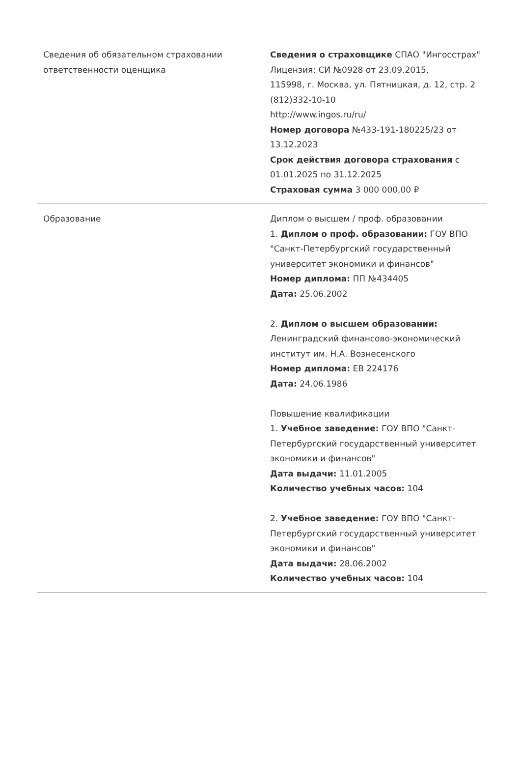| Сведения об обязательном страховании ответственности оценщика | Сведения о страховщике СПАО "Ингосстрах" Лицензия: СИ №0928 от 23.09.2015, 115998, г. Москва, ул. Пятницкая, д. 12, стр. 2 (812)332-10-10 http://www.ingos.ru/ru/ Номер договора №433-191-180225/23 от 13.12.2023 Срок действия договора страхования с 01.01.2025 по 31.12.2025 Страховая сумма 3 000 000,00 ₽ |
| Образование | Диплом о высшем / проф. образовании 1. Диплом о проф. образовании: ГОУ ВПО "Санкт-Петербургский государственный университет экономики и финансов" Номер диплома: ПП №434405 Дата: 25.06.2002 2. Диплом о высшем образовании: Ленинградский финансово-экономический институт им. Н.А. Вознесенского Номер диплома: ЕВ 224176 Дата: 24.06.1986 Повышение квалификации 1. Учебное заведение: ГОУ ВПО "Санкт-Петербургский государственный университет экономики и финансов" Дата выдачи: 11.01.2005 Количество учебных часов: 104 2. Учебное заведение: ГОУ ВПО "Санкт-Петербургский государственный университет экономики и финансов" Дата выдачи: 28.06.2002 Количество учебных часов: 104 |